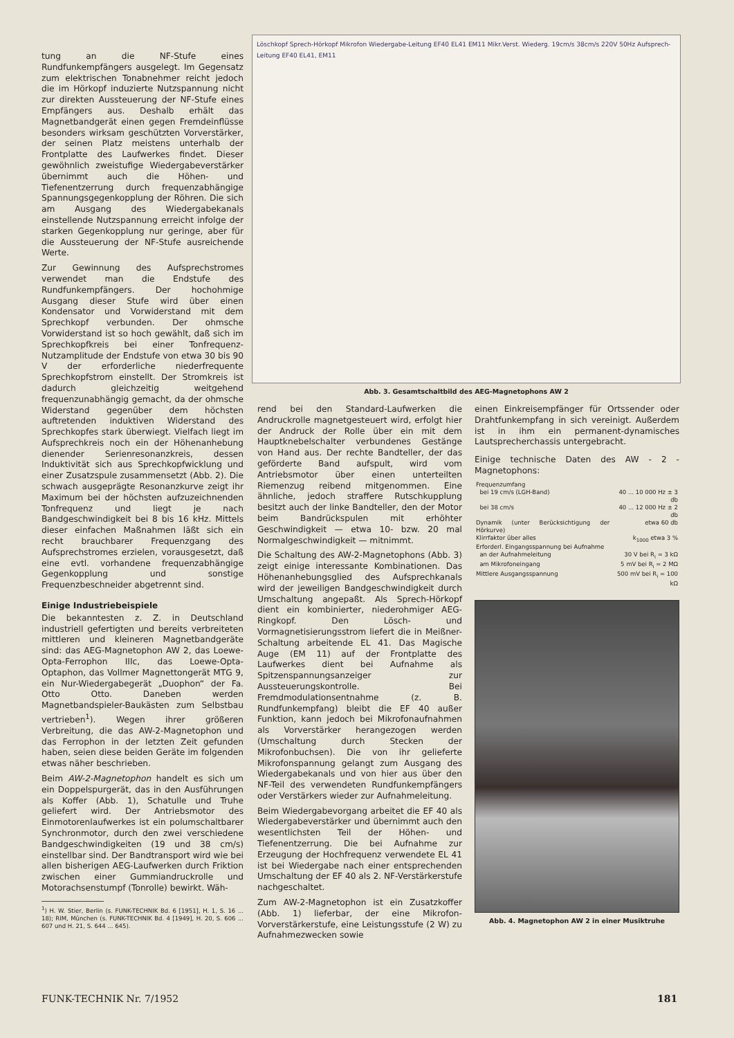tung an die NF-Stufe eines Rundfunkempfängers ausgelegt. Im Gegensatz zum elektrischen Tonabnehmer reicht jedoch die im Hörkopf induzierte Nutzspannung nicht zur direkten Aussteuerung der NF-Stufe eines Empfängers aus. Deshalb erhält das Magnetbandgerät einen gegen Fremdeinflüsse besonders wirksam geschützten Vorverstärker, der seinen Platz meistens unterhalb der Frontplatte des Laufwerkes findet. Dieser gewöhnlich zweistufige Wiedergabeverstärker übernimmt auch die Höhen- und Tiefenentzerrung durch frequenzabhängige Spannungsgegenkopplung der Röhren. Die sich am Ausgang des Wiedergabekanals einstellende Nutzspannung erreicht infolge der starken Gegenkopplung nur geringe, aber für die Aussteuerung der NF-Stufe ausreichende Werte.
Zur Gewinnung des Aufsprechstromes verwendet man die Endstufe des Rundfunkempfängers. Der hochohmige Ausgang dieser Stufe wird über einen Kondensator und Vorwiderstand mit dem Sprechkopf verbunden. Der ohmsche Vorwiderstand ist so hoch gewählt, daß sich im Sprechkopfkreis bei einer Tonfrequenz-Nutzamplitude der Endstufe von etwa 30 bis 90 V der erforderliche niederfrequente Sprechkopfstrom einstellt. Der Stromkreis ist dadurch gleichzeitig weitgehend frequenzunabhängig gemacht, da der ohmsche Widerstand gegenüber dem höchsten auftretenden induktiven Widerstand des Sprechkopfes stark überwiegt. Vielfach liegt im Aufsprechkreis noch ein der Höhenanhebung dienender Serienresonanzkreis, dessen Induktivität sich aus Sprechkopfwicklung und einer Zusatzspule zusammensetzt (Abb. 2). Die schwach ausgeprägte Resonanzkurve zeigt ihr Maximum bei der höchsten aufzuzeichnenden Tonfrequenz und liegt je nach Bandgeschwindigkeit bei 8 bis 16 kHz. Mittels dieser einfachen Maßnahmen läßt sich ein recht brauchbarer Frequenzgang des Aufsprechstromes erzielen, vorausgesetzt, daß eine evtl. vorhandene frequenzabhängige Gegenkopplung und sonstige Frequenzbeschneider abgetrennt sind.
Einige Industriebeispiele
Die bekanntesten z. Z. in Deutschland industriell gefertigten und bereits verbreiteten mittleren und kleineren Magnetbandgeräte sind: das AEG-Magnetophon AW 2, das Loewe-Opta-Ferrophon IIIc, das Loewe-Opta-Optaphon, das Vollmer Magnettongerät MTG 9, ein Nur-Wiedergabegerät „Duophon“ der Fa. Otto Otto. Daneben werden Magnetbandspieler-Baukästen zum Selbstbau vertrieben<sup>1</sup>). Wegen ihrer größeren Verbreitung, die das AW-2-Magnetophon und das Ferrophon in der letzten Zeit gefunden haben, seien diese beiden Geräte im folgenden etwas näher beschrieben.
Beim AW-2-Magnetophon handelt es sich um ein Doppelspurgerät, das in den Ausführungen als Koffer (Abb. 1), Schatulle und Truhe geliefert wird. Der Antriebsmotor des Einmotorenlaufwerkes ist ein polumschaltbarer Synchronmotor, durch den zwei verschiedene Bandgeschwindigkeiten (19 und 38 cm/s) einstellbar sind. Der Bandtransport wird wie bei allen bisherigen AEG-Laufwerken durch Friktion zwischen einer Gummiandruckrolle und Motorachsenstumpf (Tonrolle) bewirkt. Wäh-
<sup>1</sup>) H. W. Stier, Berlin (s. FUNK-TECHNIK Bd. 6 [1951], H. 1, S. 16 ... 18); RIM, München (s. FUNK-TECHNIK Bd. 4 [1949], H. 20, S. 606 ... 607 und H. 21, S. 644 ... 645).
Löschkopf Sprech-Hörkopf Mikrofon Wiedergabe-Leitung EF40 EL41 EM11 Mikr.Verst. Wiederg. 19cm/s 38cm/s 220V 50Hz Aufsprech-Leitung EF40 EL41, EM11
Abb. 3. Gesamtschaltbild des AEG-Magnetophons AW 2
rend bei den Standard-Laufwerken die Andruckrolle magnetgesteuert wird, erfolgt hier der Andruck der Rolle über ein mit dem Hauptknebelschalter verbundenes Gestänge von Hand aus. Der rechte Bandteller, der das geförderte Band aufspult, wird vom Antriebsmotor über einen unterteilten Riemenzug reibend mitgenommen. Eine ähnliche, jedoch straffere Rutschkupplung besitzt auch der linke Bandteller, den der Motor beim Bandrückspulen mit erhöhter Geschwindigkeit — etwa 10- bzw. 20 mal Normalgeschwindigkeit — mitnimmt.
Die Schaltung des AW-2-Magnetophons (Abb. 3) zeigt einige interessante Kombinationen. Das Höhenanhebungsglied des Aufsprechkanals wird der jeweiligen Bandgeschwindigkeit durch Umschaltung angepaßt. Als Sprech-Hörkopf dient ein kombinierter, niederohmiger AEG-Ringkopf. Den Lösch- und Vormagnetisierungsstrom liefert die in Meißner-Schaltung arbeitende EL 41. Das Magische Auge (EM 11) auf der Frontplatte des Laufwerkes dient bei Aufnahme als Spitzenspannungsanzeiger zur Aussteuerungskontrolle. Bei Fremdmodulationsentnahme (z. B. Rundfunkempfang) bleibt die EF 40 außer Funktion, kann jedoch bei Mikrofonaufnahmen als Vorverstärker herangezogen werden (Umschaltung durch Stecken der Mikrofonbuchsen). Die von ihr gelieferte Mikrofonspannung gelangt zum Ausgang des Wiedergabekanals und von hier aus über den NF-Teil des verwendeten Rundfunkempfängers oder Verstärkers wieder zur Aufnahmeleitung.
Beim Wiedergabevorgang arbeitet die EF 40 als Wiedergabeverstärker und übernimmt auch den wesentlichsten Teil der Höhen- und Tiefenentzerrung. Die bei Aufnahme zur Erzeugung der Hochfrequenz verwendete EL 41 ist bei Wiedergabe nach einer entsprechenden Umschaltung der EF 40 als 2. NF-Verstärkerstufe nachgeschaltet.
Zum AW-2-Magnetophon ist ein Zusatzkoffer (Abb. 1) lieferbar, der eine Mikrofon-Vorverstärkerstufe, eine Leistungsstufe (2 W) zu Aufnahmezwecken sowie
einen Einkreisempfänger für Ortssender oder Drahtfunkempfang in sich vereinigt. Außerdem ist in ihm ein permanent-dynamisches Lautsprecherchassis untergebracht.
Einige technische Daten des AW - 2 - Magnetophons:
| Frequenzumfang | |
| bei 19 cm/s (LGH-Band) | 40 ... 10 000 Hz ± 3 db |
| bei 38 cm/s | 40 ... 12 000 Hz ± 2 db |
| Dynamik (unter Berücksichtigung der Hörkurve) | etwa 60 db |
| Klirrfaktor über alles | k<sub>1000</sub> etwa 3 % |
| Erforderl. Eingangsspannung bei Aufnahme | |
| an der Aufnahmeleitung | 30 V bei R<sub>i</sub> = 3 kΩ |
| am Mikrofoneingang | 5 mV bei R<sub>i</sub> = 2 MΩ |
| Mittlere Ausgangsspannung | 500 mV bei R<sub>i</sub> = 100 kΩ |
Abb. 4. Magnetophon AW 2 in einer Musiktruhe
FUNK-TECHNIK Nr. 7/1952 181